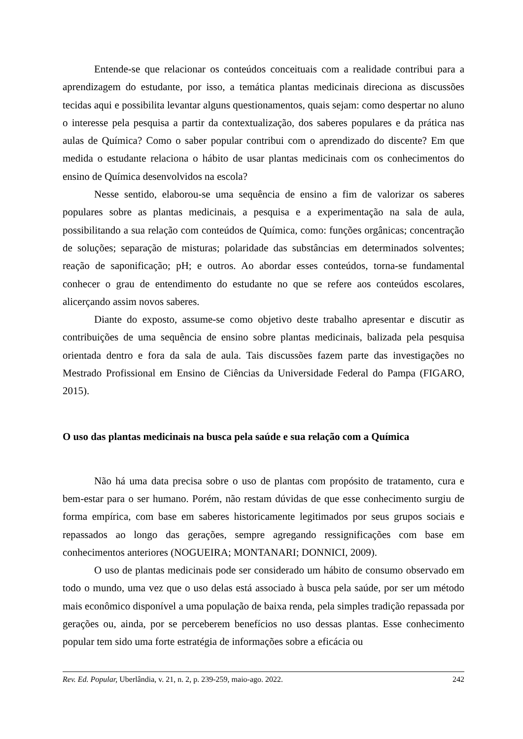Entende-se que relacionar os conteúdos conceituais com a realidade contribui para a aprendizagem do estudante, por isso, a temática plantas medicinais direciona as discussões tecidas aqui e possibilita levantar alguns questionamentos, quais sejam: como despertar no aluno o interesse pela pesquisa a partir da contextualização, dos saberes populares e da prática nas aulas de Química? Como o saber popular contribui com o aprendizado do discente? Em que medida o estudante relaciona o hábito de usar plantas medicinais com os conhecimentos do ensino de Química desenvolvidos na escola?
Nesse sentido, elaborou-se uma sequência de ensino a fim de valorizar os saberes populares sobre as plantas medicinais, a pesquisa e a experimentação na sala de aula, possibilitando a sua relação com conteúdos de Química, como: funções orgânicas; concentração de soluções; separação de misturas; polaridade das substâncias em determinados solventes; reação de saponificação; pH; e outros. Ao abordar esses conteúdos, torna-se fundamental conhecer o grau de entendimento do estudante no que se refere aos conteúdos escolares, alicerçando assim novos saberes.
Diante do exposto, assume-se como objetivo deste trabalho apresentar e discutir as contribuições de uma sequência de ensino sobre plantas medicinais, balizada pela pesquisa orientada dentro e fora da sala de aula. Tais discussões fazem parte das investigações no Mestrado Profissional em Ensino de Ciências da Universidade Federal do Pampa (FIGARO, 2015).
O uso das plantas medicinais na busca pela saúde e sua relação com a Química
Não há uma data precisa sobre o uso de plantas com propósito de tratamento, cura e bem-estar para o ser humano. Porém, não restam dúvidas de que esse conhecimento surgiu de forma empírica, com base em saberes historicamente legitimados por seus grupos sociais e repassados ao longo das gerações, sempre agregando ressignificações com base em conhecimentos anteriores (NOGUEIRA; MONTANARI; DONNICI, 2009).
O uso de plantas medicinais pode ser considerado um hábito de consumo observado em todo o mundo, uma vez que o uso delas está associado à busca pela saúde, por ser um método mais econômico disponível a uma população de baixa renda, pela simples tradição repassada por gerações ou, ainda, por se perceberem benefícios no uso dessas plantas. Esse conhecimento popular tem sido uma forte estratégia de informações sobre a eficácia ou
Rev. Ed. Popular, Uberlândia, v. 21, n. 2, p. 239-259, maio-ago. 2022. 242